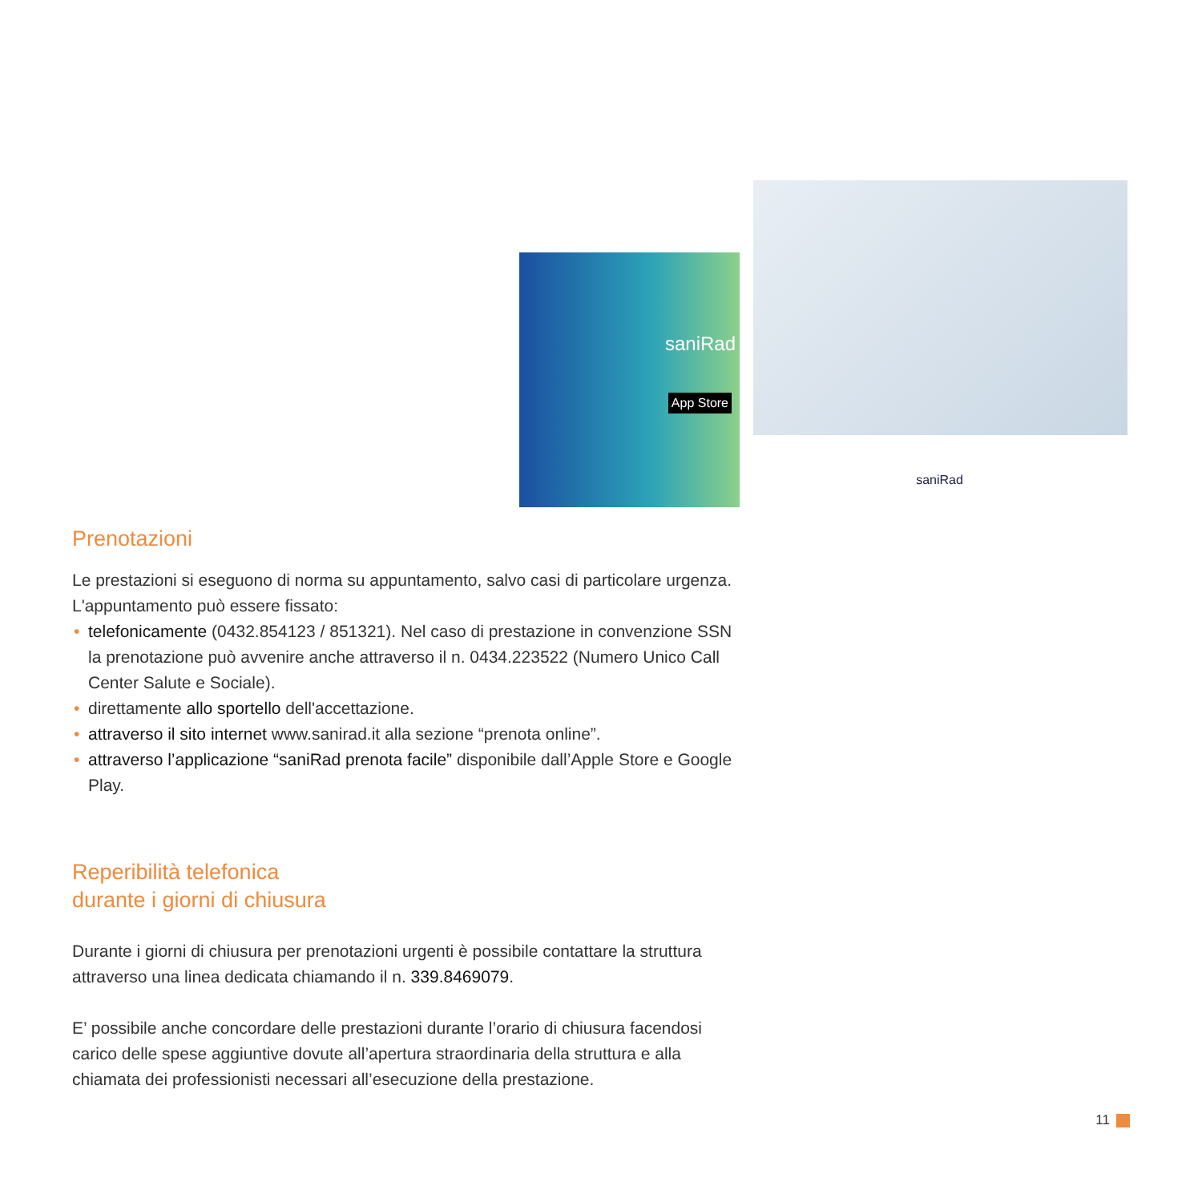saniRad
App Store
saniRad
Prenotazioni
Le prestazioni si eseguono di norma su appuntamento, salvo casi di particolare urgenza. L'appuntamento può essere fissato:
• telefonicamente (0432.854123 / 851321). Nel caso di prestazione in convenzione SSN la prenotazione può avvenire anche attraverso il n. 0434.223522 (Numero Unico Call Center Salute e Sociale).
• direttamente allo sportello dell'accettazione.
• attraverso il sito internet www.sanirad.it alla sezione “prenota online”.
• attraverso l’applicazione “saniRad prenota facile” disponibile dall’Apple Store e Google Play.
Reperibilità telefonica
durante i giorni di chiusura
Durante i giorni di chiusura per prenotazioni urgenti è possibile contattare la struttura attraverso una linea dedicata chiamando il n. 339.8469079.
E’ possibile anche concordare delle prestazioni durante l’orario di chiusura facendosi carico delle spese aggiuntive dovute all’apertura straordinaria della struttura e alla chiamata dei professionisti necessari all’esecuzione della prestazione.
11